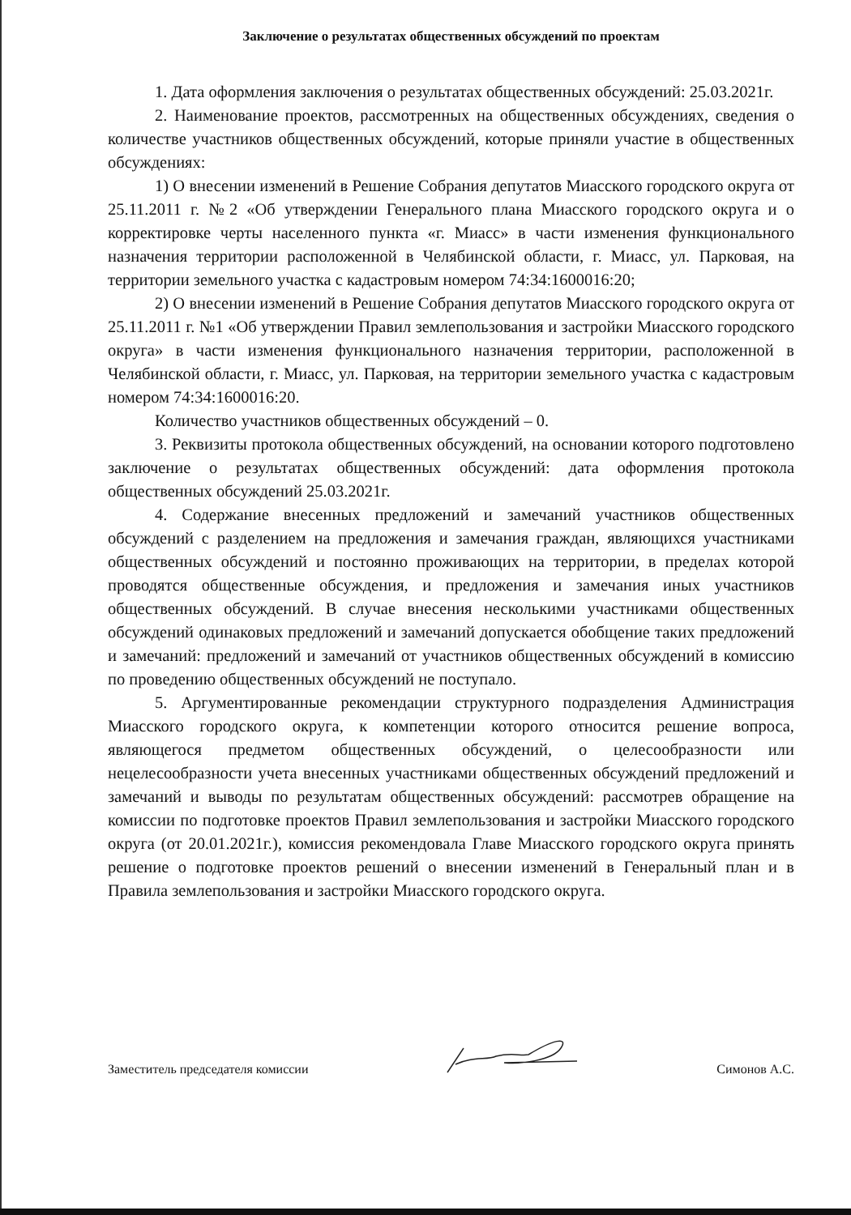Заключение о результатах общественных обсуждений по проектам
1. Дата оформления заключения о результатах общественных обсуждений: 25.03.2021г.
2. Наименование проектов, рассмотренных на общественных обсуждениях, сведения о количестве участников общественных обсуждений, которые приняли участие в общественных обсуждениях:
1) О внесении изменений в Решение Собрания депутатов Миасского городского округа от 25.11.2011 г. №2 «Об утверждении Генерального плана Миасского городского округа и о корректировке черты населенного пункта «г. Миасс» в части изменения функционального назначения территории расположенной в Челябинской области, г. Миасс, ул. Парковая, на территории земельного участка с кадастровым номером 74:34:1600016:20;
2) О внесении изменений в Решение Собрания депутатов Миасского городского округа от 25.11.2011 г. №1 «Об утверждении Правил землепользования и застройки Миасского городского округа» в части изменения функционального назначения территории, расположенной в Челябинской области, г. Миасс, ул. Парковая, на территории земельного участка с кадастровым номером 74:34:1600016:20.
Количество участников общественных обсуждений – 0.
3. Реквизиты протокола общественных обсуждений, на основании которого подготовлено заключение о результатах общественных обсуждений: дата оформления протокола общественных обсуждений 25.03.2021г.
4. Содержание внесенных предложений и замечаний участников общественных обсуждений с разделением на предложения и замечания граждан, являющихся участниками общественных обсуждений и постоянно проживающих на территории, в пределах которой проводятся общественные обсуждения, и предложения и замечания иных участников общественных обсуждений. В случае внесения несколькими участниками общественных обсуждений одинаковых предложений и замечаний допускается обобщение таких предложений и замечаний: предложений и замечаний от участников общественных обсуждений в комиссию по проведению общественных обсуждений не поступало.
5. Аргументированные рекомендации структурного подразделения Администрация Миасского городского округа, к компетенции которого относится решение вопроса, являющегося предметом общественных обсуждений, о целесообразности или нецелесообразности учета внесенных участниками общественных обсуждений предложений и замечаний и выводы по результатам общественных обсуждений: рассмотрев обращение на комиссии по подготовке проектов Правил землепользования и застройки Миасского городского округа (от 20.01.2021г.), комиссия рекомендовала Главе Миасского городского округа принять решение о подготовке проектов решений о внесении изменений в Генеральный план и в Правила землепользования и застройки Миасского городского округа.
Заместитель председателя комиссии Симонов А.С.